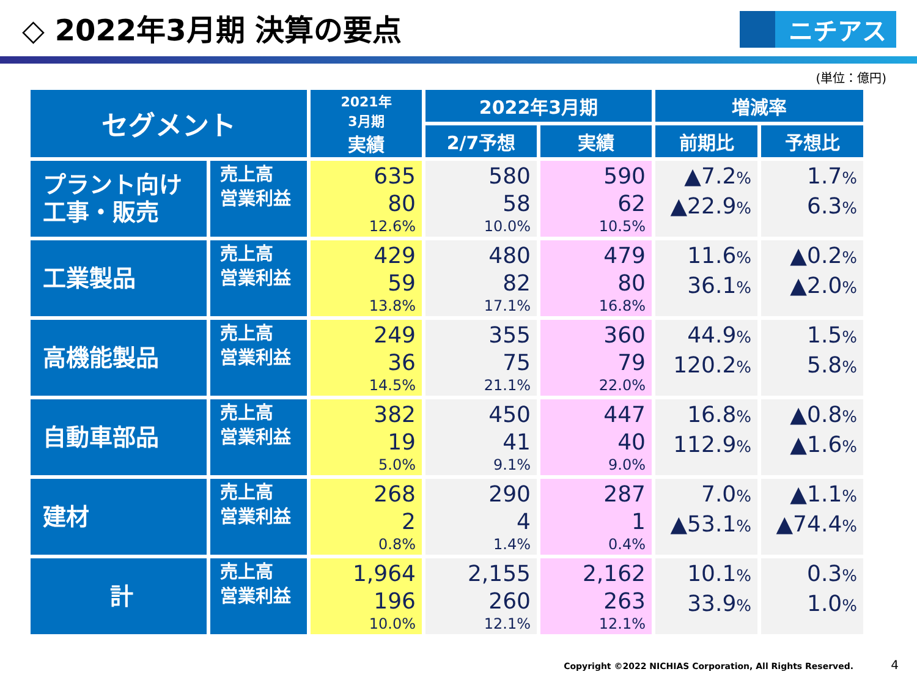◇ 2022年3月期 決算の要点
ニチアス
(単位：億円)
| セグメント | | 2021年 3月期 実績 | 2022年3月期 | | 増減率 | |
| --- | --- | --- | --- | --- | --- | --- |
| | | | 2/7予想 | 実績 | 前期比 | 予想比 |
| プラント向け 工事・販売 | 売上高 営業利益 | 635 80 12.6% | 580 58 10.0% | 590 62 10.5% | ▲7.2 % ▲22.9 % | 1.7 % 6.3 % |
| 工業製品 | 売上高 営業利益 | 429 59 13.8% | 480 82 17.1% | 479 80 16.8% | 11.6 % 36.1 % | ▲0.2 % ▲2.0 % |
| 高機能製品 | 売上高 営業利益 | 249 36 14.5% | 355 75 21.1% | 360 79 22.0% | 44.9 % 120.2 % | 1.5 % 5.8 % |
| 自動車部品 | 売上高 営業利益 | 382 19 5.0% | 450 41 9.1% | 447 40 9.0% | 16.8 % 112.9 % | ▲0.8 % ▲1.6 % |
| 建材 | 売上高 営業利益 | 268 2 0.8% | 290 4 1.4% | 287 1 0.4% | 7.0 % ▲53.1 % | ▲1.1 % ▲74.4 % |
| 計 | 売上高 営業利益 | 1,964 196 10.0% | 2,155 260 12.1% | 2,162 263 12.1% | 10.1 % 33.9 % | 0.3 % 1.0 % |
Copyright ©2022 NICHIAS Corporation, All Rights Reserved.
4